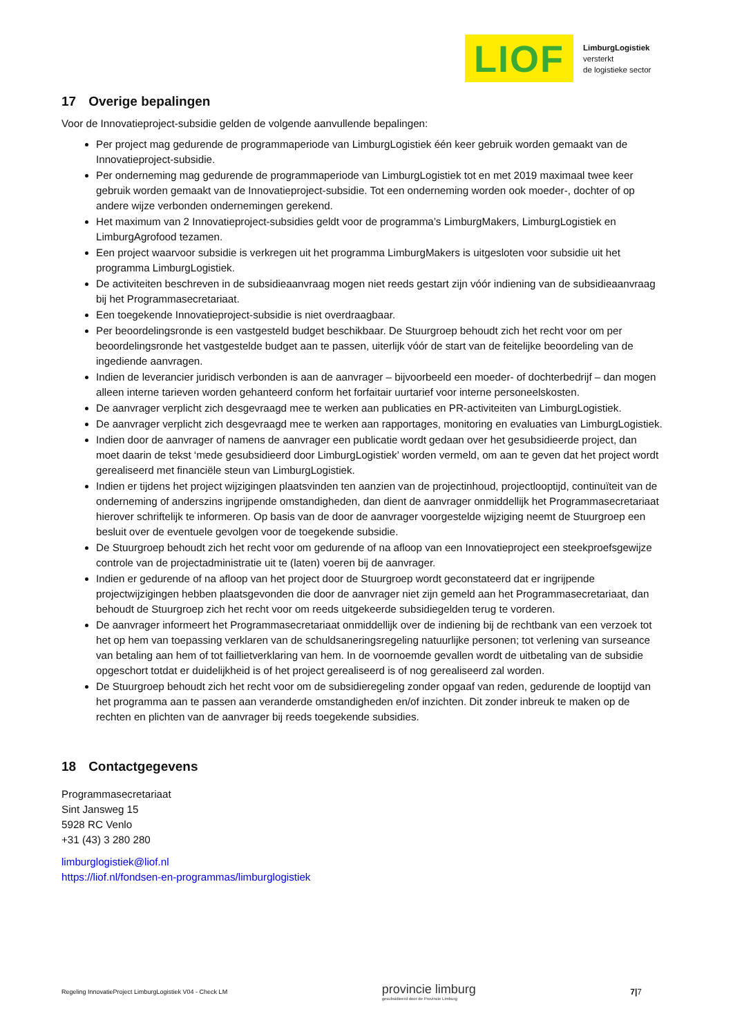LIOF
LimburgLogistiek
versterkt
de logistieke sector
17 Overige bepalingen
Voor de Innovatieproject-subsidie gelden de volgende aanvullende bepalingen:
Per project mag gedurende de programmaperiode van LimburgLogistiek één keer gebruik worden gemaakt van de Innovatieproject-subsidie.
Per onderneming mag gedurende de programmaperiode van LimburgLogistiek tot en met 2019 maximaal twee keer gebruik worden gemaakt van de Innovatieproject-subsidie. Tot een onderneming worden ook moeder-, dochter of op andere wijze verbonden ondernemingen gerekend.
Het maximum van 2 Innovatieproject-subsidies geldt voor de programma’s LimburgMakers, LimburgLogistiek en LimburgAgrofood tezamen.
Een project waarvoor subsidie is verkregen uit het programma LimburgMakers is uitgesloten voor subsidie uit het programma LimburgLogistiek.
De activiteiten beschreven in de subsidieaanvraag mogen niet reeds gestart zijn vóór indiening van de subsidieaanvraag bij het Programmasecretariaat.
Een toegekende Innovatieproject-subsidie is niet overdraagbaar.
Per beoordelingsronde is een vastgesteld budget beschikbaar. De Stuurgroep behoudt zich het recht voor om per beoordelingsronde het vastgestelde budget aan te passen, uiterlijk vóór de start van de feitelijke beoordeling van de ingediende aanvragen.
Indien de leverancier juridisch verbonden is aan de aanvrager – bijvoorbeeld een moeder- of dochterbedrijf – dan mogen alleen interne tarieven worden gehanteerd conform het forfaitair uurtarief voor interne personeelskosten.
De aanvrager verplicht zich desgevraagd mee te werken aan publicaties en PR-activiteiten van LimburgLogistiek.
De aanvrager verplicht zich desgevraagd mee te werken aan rapportages, monitoring en evaluaties van LimburgLogistiek.
Indien door de aanvrager of namens de aanvrager een publicatie wordt gedaan over het gesubsidieerde project, dan moet daarin de tekst ‘mede gesubsidieerd door LimburgLogistiek’ worden vermeld, om aan te geven dat het project wordt gerealiseerd met financiële steun van LimburgLogistiek.
Indien er tijdens het project wijzigingen plaatsvinden ten aanzien van de projectinhoud, projectlooptijd, continuïteit van de onderneming of anderszins ingrijpende omstandigheden, dan dient de aanvrager onmiddellijk het Programmasecretariaat hierover schriftelijk te informeren. Op basis van de door de aanvrager voorgestelde wijziging neemt de Stuurgroep een besluit over de eventuele gevolgen voor de toegekende subsidie.
De Stuurgroep behoudt zich het recht voor om gedurende of na afloop van een Innovatieproject een steekproefsgewijze controle van de projectadministratie uit te (laten) voeren bij de aanvrager.
Indien er gedurende of na afloop van het project door de Stuurgroep wordt geconstateerd dat er ingrijpende projectwijzigingen hebben plaatsgevonden die door de aanvrager niet zijn gemeld aan het Programmasecretariaat, dan behoudt de Stuurgroep zich het recht voor om reeds uitgekeerde subsidiegelden terug te vorderen.
De aanvrager informeert het Programmasecretariaat onmiddellijk over de indiening bij de rechtbank van een verzoek tot het op hem van toepassing verklaren van de schuldsaneringsregeling natuurlijke personen; tot verlening van surseance van betaling aan hem of tot faillietverklaring van hem. In de voornoemde gevallen wordt de uitbetaling van de subsidie opgeschort totdat er duidelijkheid is of het project gerealiseerd is of nog gerealiseerd zal worden.
De Stuurgroep behoudt zich het recht voor om de subsidieregeling zonder opgaaf van reden, gedurende de looptijd van het programma aan te passen aan veranderde omstandigheden en/of inzichten. Dit zonder inbreuk te maken op de rechten en plichten van de aanvrager bij reeds toegekende subsidies.
18 Contactgegevens
Programmasecretariaat
Sint Jansweg 15
5928 RC Venlo
+31 (43) 3 280 280
limburglogistiek@liof.nl
https://liof.nl/fondsen-en-programmas/limburglogistiek
Regeling InnovatieProject LimburgLogistiek V04 - Check LM provincie limburg
gesubsidieerd door de Provincie Limburg 7|7